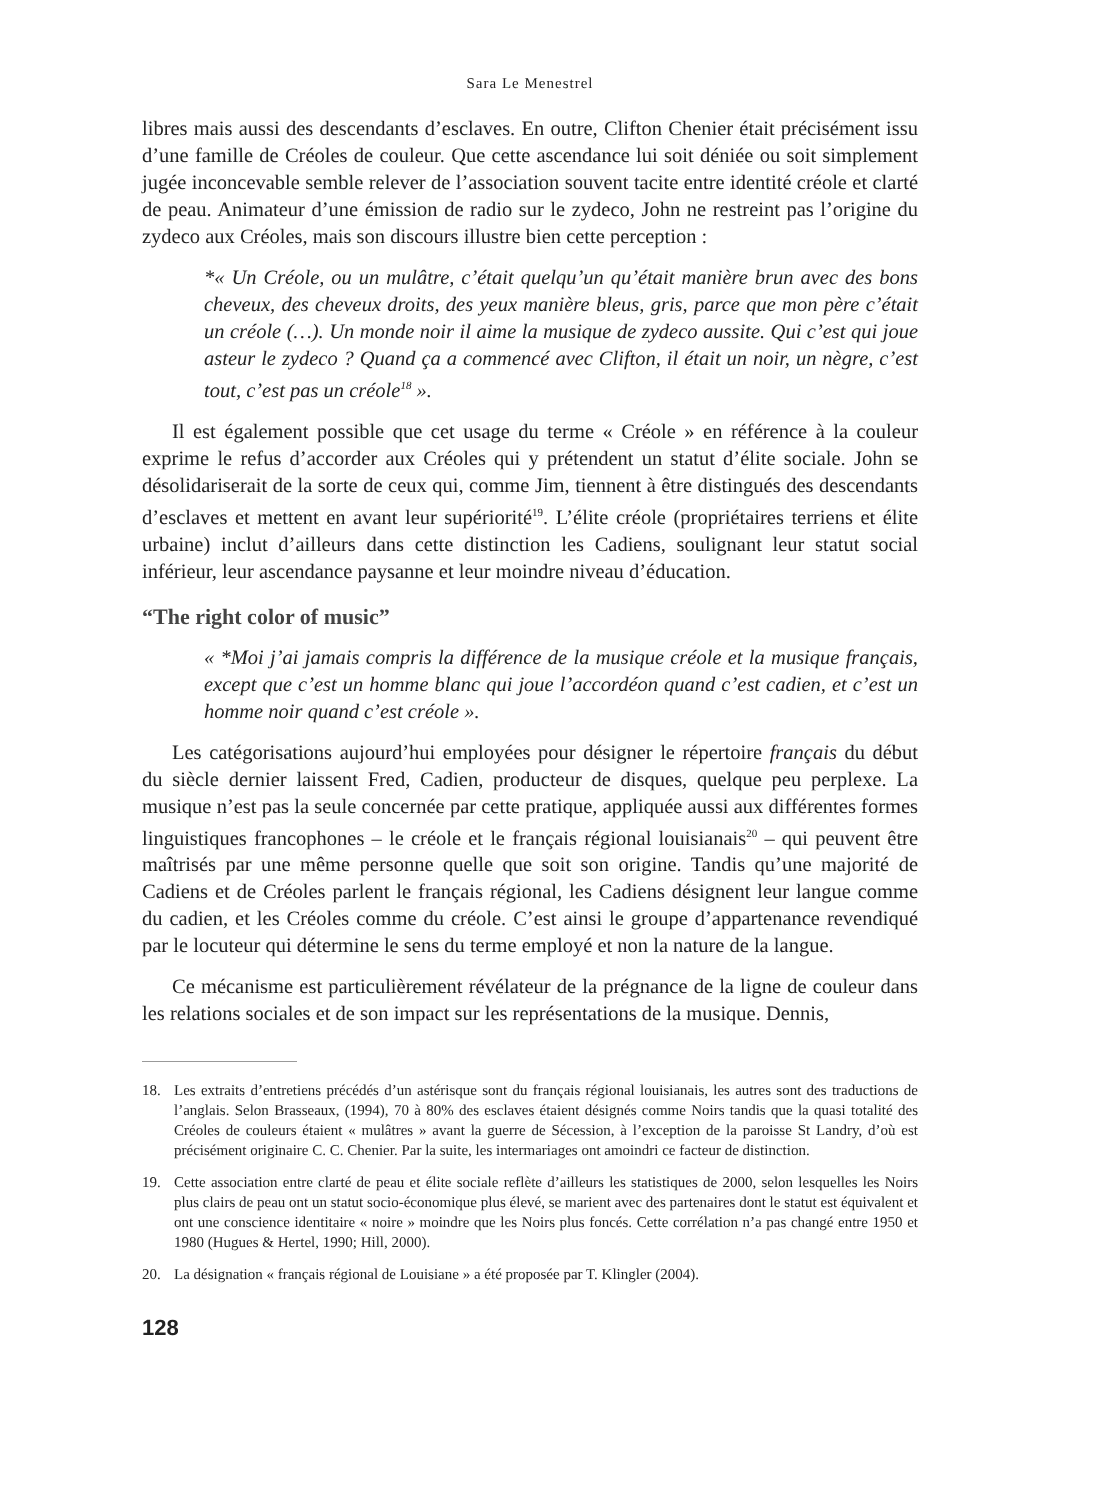Sara Le Menestrel
libres mais aussi des descendants d’esclaves. En outre, Clifton Chenier était précisément issu d’une famille de Créoles de couleur. Que cette ascendance lui soit déniée ou soit simplement jugée inconcevable semble relever de l’association souvent tacite entre identité créole et clarté de peau. Animateur d’une émission de radio sur le zydeco, John ne restreint pas l’origine du zydeco aux Créoles, mais son discours illustre bien cette perception :
*« Un Créole, ou un mulâtre, c’était quelqu’un qu’était manière brun avec des bons cheveux, des cheveux droits, des yeux manière bleus, gris, parce que mon père c’était un créole (…). Un monde noir il aime la musique de zydeco aussite. Qui c’est qui joue asteur le zydeco ? Quand ça a commencé avec Clifton, il était un noir, un nègre, c’est tout, c’est pas un créole<sup>18</sup> ».
Il est également possible que cet usage du terme « Créole » en référence à la couleur exprime le refus d’accorder aux Créoles qui y prétendent un statut d’élite sociale. John se désolidariserait de la sorte de ceux qui, comme Jim, tiennent à être distingués des descendants d’esclaves et mettent en avant leur supériorité<sup>19</sup>. L’élite créole (propriétaires terriens et élite urbaine) inclut d’ailleurs dans cette distinction les Cadiens, soulignant leur statut social inférieur, leur ascendance paysanne et leur moindre niveau d’éducation.
“The right color of music”
« *Moi j’ai jamais compris la différence de la musique créole et la musique français, except que c’est un homme blanc qui joue l’accordéon quand c’est cadien, et c’est un homme noir quand c’est créole ».
Les catégorisations aujourd’hui employées pour désigner le répertoire français du début du siècle dernier laissent Fred, Cadien, producteur de disques, quelque peu perplexe. La musique n’est pas la seule concernée par cette pratique, appliquée aussi aux différentes formes linguistiques francophones – le créole et le français régional louisianais<sup>20</sup> – qui peuvent être maîtrisés par une même personne quelle que soit son origine. Tandis qu’une majorité de Cadiens et de Créoles parlent le français régional, les Cadiens désignent leur langue comme du cadien, et les Créoles comme du créole. C’est ainsi le groupe d’appartenance revendiqué par le locuteur qui détermine le sens du terme employé et non la nature de la langue.
Ce mécanisme est particulièrement révélateur de la prégnance de la ligne de couleur dans les relations sociales et de son impact sur les représentations de la musique. Dennis,
18. Les extraits d’entretiens précédés d’un astérisque sont du français régional louisianais, les autres sont des traductions de l’anglais. Selon Brasseaux, (1994), 70 à 80% des esclaves étaient désignés comme Noirs tandis que la quasi totalité des Créoles de couleurs étaient « mulâtres » avant la guerre de Sécession, à l’exception de la paroisse St Landry, d’où est précisément originaire C. C. Chenier. Par la suite, les intermariages ont amoindri ce facteur de distinction.
19. Cette association entre clarté de peau et élite sociale reflète d’ailleurs les statistiques de 2000, selon lesquelles les Noirs plus clairs de peau ont un statut socio-économique plus élevé, se marient avec des partenaires dont le statut est équivalent et ont une conscience identitaire « noire » moindre que les Noirs plus foncés. Cette corrélation n’a pas changé entre 1950 et 1980 (Hugues & Hertel, 1990; Hill, 2000).
20. La désignation « français régional de Louisiane » a été proposée par T. Klingler (2004).
128